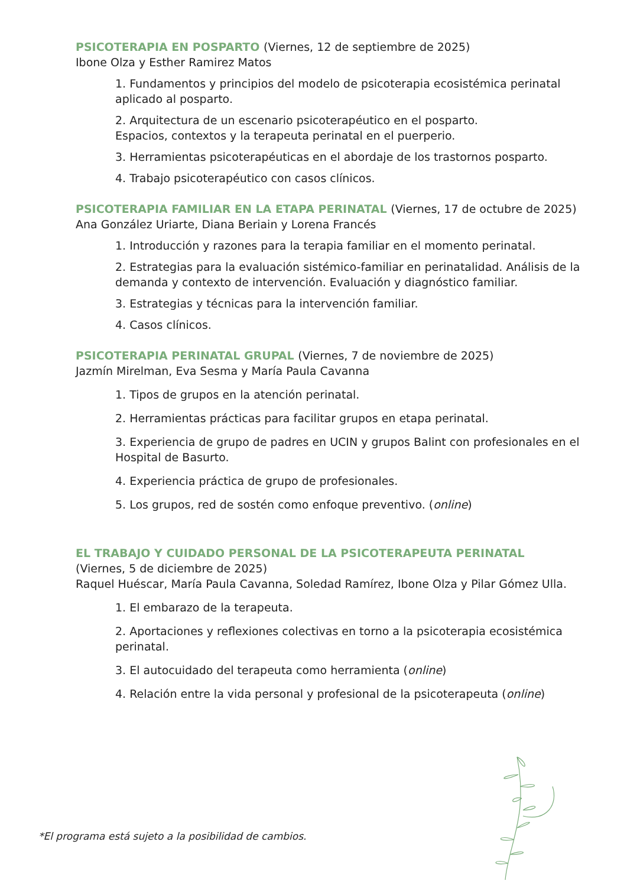PSICOTERAPIA EN POSPARTO (Viernes, 12 de septiembre de 2025)
Ibone Olza y Esther Ramirez Matos
1. Fundamentos y principios del modelo de psicoterapia ecosistémica perinatal aplicado al posparto.
2. Arquitectura de un escenario psicoterapéutico en el posparto.
Espacios, contextos y la terapeuta perinatal en el puerperio.
3. Herramientas psicoterapéuticas en el abordaje de los trastornos posparto.
4. Trabajo psicoterapéutico con casos clínicos.
PSICOTERAPIA FAMILIAR EN LA ETAPA PERINATAL (Viernes, 17 de octubre de 2025)
Ana González Uriarte, Diana Beriain y Lorena Francés
1. Introducción y razones para la terapia familiar en el momento perinatal.
2. Estrategias para la evaluación sistémico-familiar en perinatalidad. Análisis de la demanda y contexto de intervención. Evaluación y diagnóstico familiar.
3. Estrategias y técnicas para la intervención familiar.
4. Casos clínicos.
PSICOTERAPIA PERINATAL GRUPAL (Viernes, 7 de noviembre de 2025)
Jazmín Mirelman, Eva Sesma y María Paula Cavanna
1. Tipos de grupos en la atención perinatal.
2. Herramientas prácticas para facilitar grupos en etapa perinatal.
3. Experiencia de grupo de padres en UCIN y grupos Balint con profesionales en el Hospital de Basurto.
4. Experiencia práctica de grupo de profesionales.
5. Los grupos, red de sostén como enfoque preventivo. (online)
EL TRABAJO Y CUIDADO PERSONAL DE LA PSICOTERAPEUTA PERINATAL
(Viernes, 5 de diciembre de 2025)
Raquel Huéscar, María Paula Cavanna, Soledad Ramírez, Ibone Olza y Pilar Gómez Ulla.
1. El embarazo de la terapeuta.
2. Aportaciones y reflexiones colectivas en torno a la psicoterapia ecosistémica perinatal.
3. El autocuidado del terapeuta como herramienta (online)
4. Relación entre la vida personal y profesional de la psicoterapeuta (online)
*El programa está sujeto a la posibilidad de cambios.